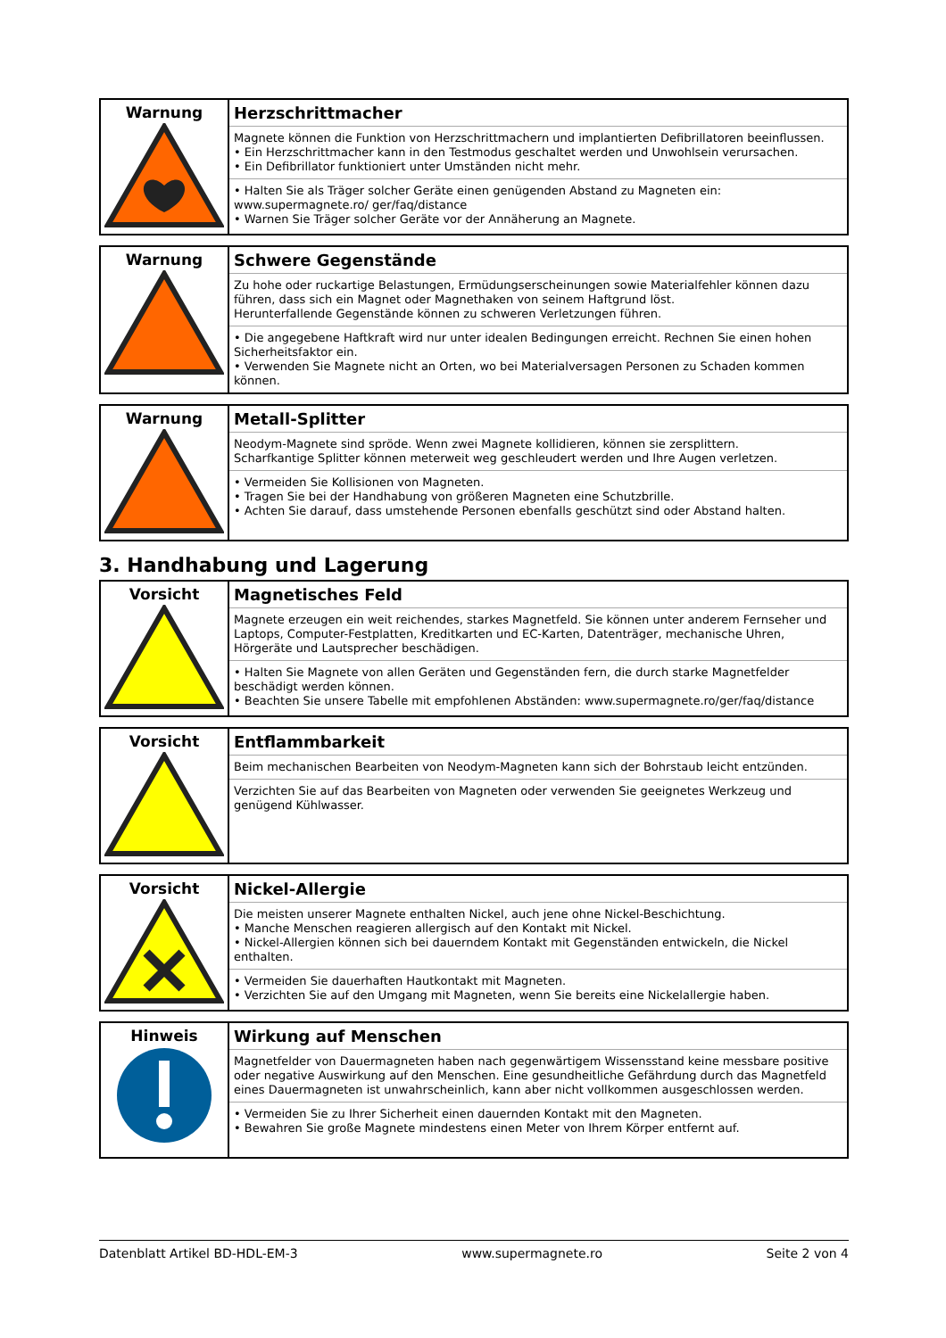| Warnung | Herzschrittmacher Magnete können die Funktion von Herzschrittmachern und implantierten Defibrillatoren beeinflussen. • Ein Herzschrittmacher kann in den Testmodus geschaltet werden und Unwohlsein verursachen. • Ein Defibrillator funktioniert unter Umständen nicht mehr. • Halten Sie als Träger solcher Geräte einen genügenden Abstand zu Magneten ein: www.supermagnete.ro/ ger/faq/distance • Warnen Sie Träger solcher Geräte vor der Annäherung an Magnete. |
| Warnung | Schwere Gegenstände Zu hohe oder ruckartige Belastungen, Ermüdungserscheinungen sowie Materialfehler können dazu führen, dass sich ein Magnet oder Magnethaken von seinem Haftgrund löst. Herunterfallende Gegenstände können zu schweren Verletzungen führen. • Die angegebene Haftkraft wird nur unter idealen Bedingungen erreicht. Rechnen Sie einen hohen Sicherheitsfaktor ein. • Verwenden Sie Magnete nicht an Orten, wo bei Materialversagen Personen zu Schaden kommen können. |
| Warnung | Metall-Splitter Neodym-Magnete sind spröde. Wenn zwei Magnete kollidieren, können sie zersplittern. Scharfkantige Splitter können meterweit weg geschleudert werden und Ihre Augen verletzen. • Vermeiden Sie Kollisionen von Magneten. • Tragen Sie bei der Handhabung von größeren Magneten eine Schutzbrille. • Achten Sie darauf, dass umstehende Personen ebenfalls geschützt sind oder Abstand halten. |
3. Handhabung und Lagerung
| Vorsicht | Magnetisches Feld Magnete erzeugen ein weit reichendes, starkes Magnetfeld. Sie können unter anderem Fernseher und Laptops, Computer-Festplatten, Kreditkarten und EC-Karten, Datenträger, mechanische Uhren, Hörgeräte und Lautsprecher beschädigen. • Halten Sie Magnete von allen Geräten und Gegenständen fern, die durch starke Magnetfelder beschädigt werden können. • Beachten Sie unsere Tabelle mit empfohlenen Abständen: www.supermagnete.ro/ger/faq/distance |
| Vorsicht | Entflammbarkeit Beim mechanischen Bearbeiten von Neodym-Magneten kann sich der Bohrstaub leicht entzünden. Verzichten Sie auf das Bearbeiten von Magneten oder verwenden Sie geeignetes Werkzeug und genügend Kühlwasser. |
| Vorsicht | Nickel-Allergie Die meisten unserer Magnete enthalten Nickel, auch jene ohne Nickel-Beschichtung. • Manche Menschen reagieren allergisch auf den Kontakt mit Nickel. • Nickel-Allergien können sich bei dauerndem Kontakt mit Gegenständen entwickeln, die Nickel enthalten. • Vermeiden Sie dauerhaften Hautkontakt mit Magneten. • Verzichten Sie auf den Umgang mit Magneten, wenn Sie bereits eine Nickelallergie haben. |
| Hinweis | Wirkung auf Menschen Magnetfelder von Dauermagneten haben nach gegenwärtigem Wissensstand keine messbare positive oder negative Auswirkung auf den Menschen. Eine gesundheitliche Gefährdung durch das Magnetfeld eines Dauermagneten ist unwahrscheinlich, kann aber nicht vollkommen ausgeschlossen werden. • Vermeiden Sie zu Ihrer Sicherheit einen dauernden Kontakt mit den Magneten. • Bewahren Sie große Magnete mindestens einen Meter von Ihrem Körper entfernt auf. |
Datenblatt Artikel BD-HDL-EM-3 www.supermagnete.ro Seite 2 von 4